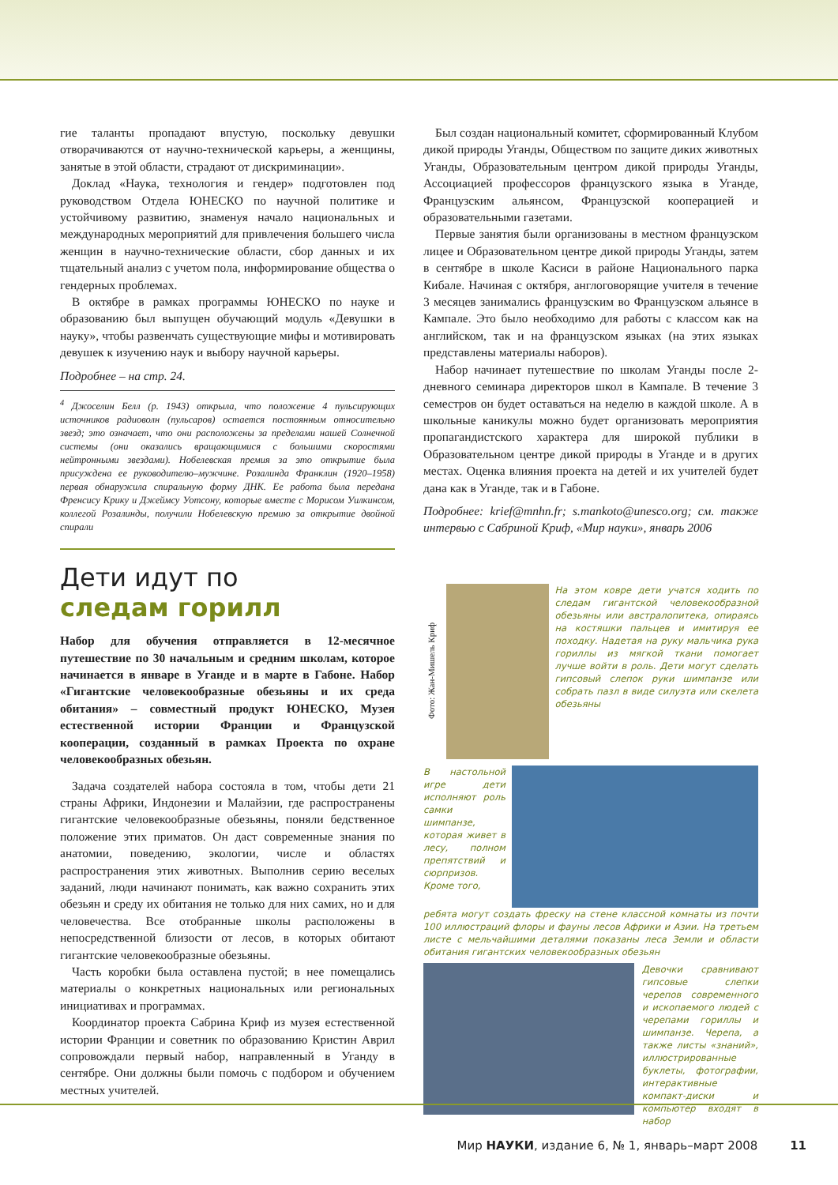гие таланты пропадают впустую, поскольку девушки отворачиваются от научно-технической карьеры, а женщины, занятые в этой области, страдают от дискриминации».
Доклад «Наука, технология и гендер» подготовлен под руководством Отдела ЮНЕСКО по научной политике и устойчивому развитию, знаменуя начало национальных и международных мероприятий для привлечения большего числа женщин в научно-технические области, сбор данных и их тщательный анализ с учетом пола, информирование общества о гендерных проблемах.
В октябре в рамках программы ЮНЕСКО по науке и образованию был выпущен обучающий модуль «Девушки в науку», чтобы развенчать существующие мифы и мотивировать девушек к изучению наук и выбору научной карьеры.
Подробнее – на стр. 24.
<sup>4</sup> Джоселин Белл (р. 1943) открыла, что положение 4 пульсирующих источников радиоволн (пульсаров) остается постоянным относительно звезд; это означает, что они расположены за пределами нашей Солнечной системы (они оказались вращающимися с большими скоростями нейтронными звездами). Нобелевская премия за это открытие была присуждена ее руководителю–мужчине. Розалинда Франклин (1920–1958) первая обнаружила спиральную форму ДНК. Ее работа была передана Френсису Крику и Джеймсу Уотсону, которые вместе с Морисом Уилкинсом, коллегой Розалинды, получили Нобелевскую премию за открытие двойной спирали
Дети идут по
следам горилл
Набор для обучения отправляется в 12-месячное путешествие по 30 начальным и средним школам, которое начинается в январе в Уганде и в марте в Габоне. Набор «Гигантские человекообразные обезьяны и их среда обитания» – совместный продукт ЮНЕСКО, Музея естественной истории Франции и Французской кооперации, созданный в рамках Проекта по охране человекообразных обезьян.
Задача создателей набора состояла в том, чтобы дети 21 страны Африки, Индонезии и Малайзии, где распространены гигантские человекообразные обезьяны, поняли бедственное положение этих приматов. Он даст современные знания по анатомии, поведению, экологии, числе и областях распространения этих животных. Выполнив серию веселых заданий, люди начинают понимать, как важно сохранить этих обезьян и среду их обитания не только для них самих, но и для человечества. Все отобранные школы расположены в непосредственной близости от лесов, в которых обитают гигантские человекообразные обезьяны.
Часть коробки была оставлена пустой; в нее помещались материалы о конкретных национальных или региональных инициативах и программах.
Координатор проекта Сабрина Криф из музея естественной истории Франции и советник по образованию Кристин Аврил сопровождали первый набор, направленный в Уганду в сентябре. Они должны были помочь с подбором и обучением местных учителей.
Был создан национальный комитет, сформированный Клубом дикой природы Уганды, Обществом по защите диких животных Уганды, Образовательным центром дикой природы Уганды, Ассоциацией профессоров французского языка в Уганде, Французским альянсом, Французской кооперацией и образовательными газетами.
Первые занятия были организованы в местном французском лицее и Образовательном центре дикой природы Уганды, затем в сентябре в школе Касиси в районе Национального парка Кибале. Начиная с октября, англоговорящие учителя в течение 3 месяцев занимались французским во Французском альянсе в Кампале. Это было необходимо для работы с классом как на английском, так и на французском языках (на этих языках представлены материалы наборов).
Набор начинает путешествие по школам Уганды после 2-дневного семинара директоров школ в Кампале. В течение 3 семестров он будет оставаться на неделю в каждой школе. А в школьные каникулы можно будет организовать мероприятия пропагандистского характера для широкой публики в Образовательном центре дикой природы в Уганде и в других местах. Оценка влияния проекта на детей и их учителей будет дана как в Уганде, так и в Габоне.
Подробнее: krief@mnhn.fr; s.mankoto@unesco.org; см. также интервью с Сабриной Криф, «Мир науки», январь 2006
Фото: Жан-Мишель Криф
На этом ковре дети учатся ходить по следам гигантской человекообразной обезьяны или австралопитека, опираясь на костяшки пальцев и имитируя ее походку. Надетая на руку мальчика рука гориллы из мягкой ткани помогает лучше войти в роль. Дети могут сделать гипсовый слепок руки шимпанзе или собрать пазл в виде силуэта или скелета обезьяны
В настольной игре дети исполняют роль самки шимпанзе, которая живет в лесу, полном препятствий и сюрпризов. Кроме того,
ребята могут создать фреску на стене классной комнаты из почти 100 иллюстраций флоры и фауны лесов Африки и Азии. На третьем листе с мельчайшими деталями показаны леса Земли и области обитания гигантских человекообразных обезьян
Девочки сравнивают гипсовые слепки черепов современного и ископаемого людей с черепами гориллы и шимпанзе. Черепа, а также листы «знаний», иллюстрированные буклеты, фотографии, интерактивные компакт-диски и компьютер входят в набор
Мир НАУКИ, издание 6, № 1, январь–март 2008 11